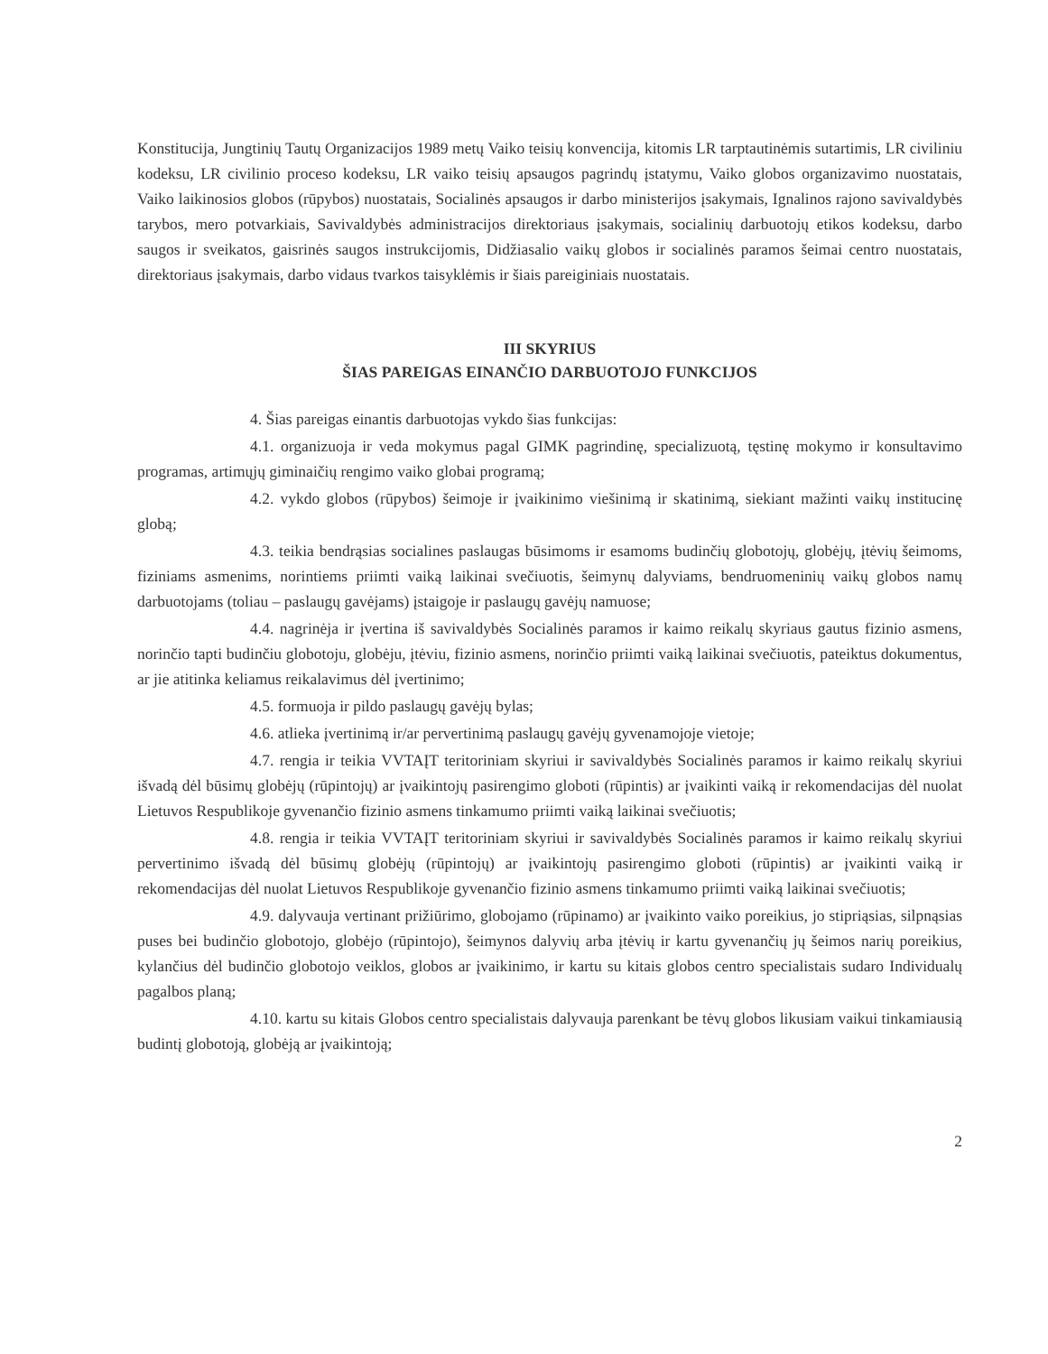Konstitucija, Jungtinių Tautų Organizacijos 1989 metų Vaiko teisių konvencija, kitomis LR tarptautinėmis sutartimis, LR civiliniu kodeksu, LR civilinio proceso kodeksu, LR vaiko teisių apsaugos pagrindų įstatymu, Vaiko globos organizavimo nuostatais, Vaiko laikinosios globos (rūpybos) nuostatais, Socialinės apsaugos ir darbo ministerijos įsakymais, Ignalinos rajono savivaldybės tarybos, mero potvarkiais, Savivaldybės administracijos direktoriaus įsakymais, socialinių darbuotojų etikos kodeksu, darbo saugos ir sveikatos, gaisrinės saugos instrukcijomis, Didžiasalio vaikų globos ir socialinės paramos šeimai centro nuostatais, direktoriaus įsakymais, darbo vidaus tvarkos taisyklėmis ir šiais pareiginiais nuostatais.
III SKYRIUS
ŠIAS PAREIGAS EINANČIO DARBUOTOJO FUNKCIJOS
4. Šias pareigas einantis darbuotojas vykdo šias funkcijas:
4.1. organizuoja ir veda mokymus pagal GIMK pagrindinę, specializuotą, tęstinę mokymo ir konsultavimo programas, artimųjų giminaičių rengimo vaiko globai programą;
4.2. vykdo globos (rūpybos) šeimoje ir įvaikinimo viešinimą ir skatinimą, siekiant mažinti vaikų institucinę globą;
4.3. teikia bendrąsias socialines paslaugas būsimoms ir esamoms budinčių globotojų, globėjų, įtėvių šeimoms, fiziniams asmenims, norintiems priimti vaiką laikinai svečiuotis, šeimynų dalyviams, bendruomeninių vaikų globos namų darbuotojams (toliau – paslaugų gavėjams) įstaigoje ir paslaugų gavėjų namuose;
4.4. nagrinėja ir įvertina iš savivaldybės Socialinės paramos ir kaimo reikalų skyriaus gautus fizinio asmens, norinčio tapti budinčiu globotoju, globėju, įtėviu, fizinio asmens, norinčio priimti vaiką laikinai svečiuotis, pateiktus dokumentus, ar jie atitinka keliamus reikalavimus dėl įvertinimo;
4.5. formuoja ir pildo paslaugų gavėjų bylas;
4.6. atlieka įvertinimą ir/ar pervertinimą paslaugų gavėjų gyvenamojoje vietoje;
4.7. rengia ir teikia VVTAĮT teritoriniam skyriui ir savivaldybės Socialinės paramos ir kaimo reikalų skyriui išvadą dėl būsimų globėjų (rūpintojų) ar įvaikintojų pasirengimo globoti (rūpintis) ar įvaikinti vaiką ir rekomendacijas dėl nuolat Lietuvos Respublikoje gyvenančio fizinio asmens tinkamumo priimti vaiką laikinai svečiuotis;
4.8. rengia ir teikia VVTAĮT teritoriniam skyriui ir savivaldybės Socialinės paramos ir kaimo reikalų skyriui pervertinimo išvadą dėl būsimų globėjų (rūpintojų) ar įvaikintojų pasirengimo globoti (rūpintis) ar įvaikinti vaiką ir rekomendacijas dėl nuolat Lietuvos Respublikoje gyvenančio fizinio asmens tinkamumo priimti vaiką laikinai svečiuotis;
4.9. dalyvauja vertinant prižiūrimo, globojamo (rūpinamo) ar įvaikinto vaiko poreikius, jo stipriąsias, silpnąsias puses bei budinčio globotojo, globėjo (rūpintojo), šeimynos dalyvių arba įtėvių ir kartu gyvenančių jų šeimos narių poreikius, kylančius dėl budinčio globotojo veiklos, globos ar įvaikinimo, ir kartu su kitais globos centro specialistais sudaro Individualų pagalbos planą;
4.10. kartu su kitais Globos centro specialistais dalyvauja parenkant be tėvų globos likusiam vaikui tinkamiausią budintį globotoją, globėją ar įvaikintoją;
2